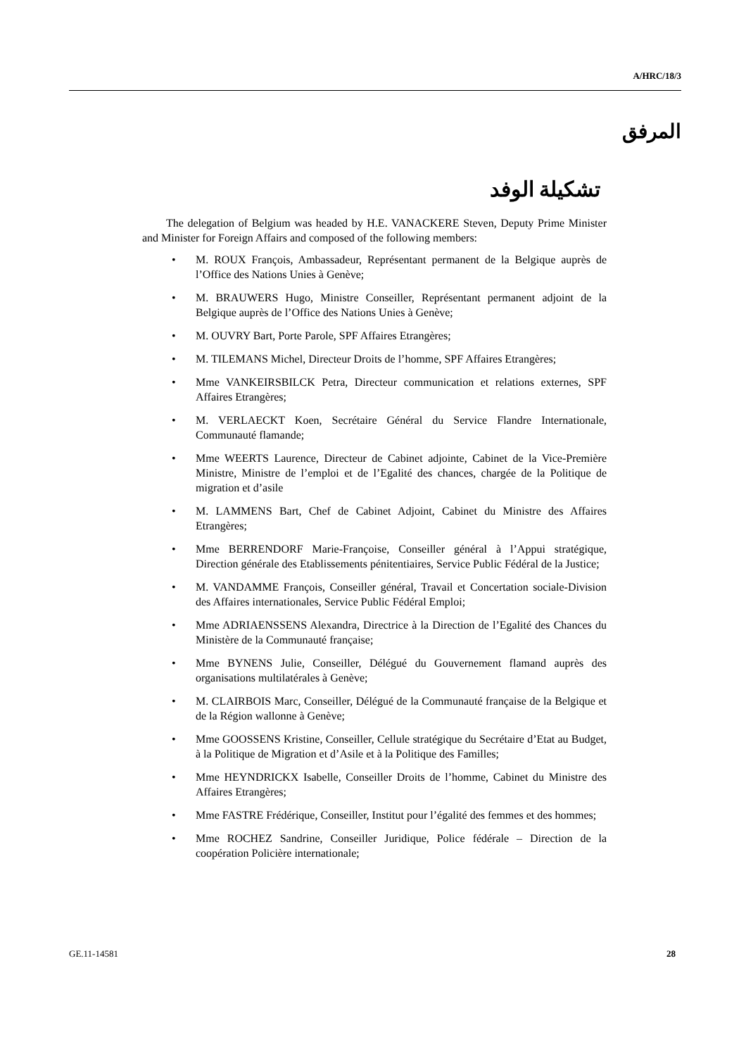A/HRC/18/3
المرفق
تشكيلة الوفد
The delegation of Belgium was headed by H.E. VANACKERE Steven, Deputy Prime Minister and Minister for Foreign Affairs and composed of the following members:
• M. ROUX François, Ambassadeur, Représentant permanent de la Belgique auprès de l’Office des Nations Unies à Genève;
• M. BRAUWERS Hugo, Ministre Conseiller, Représentant permanent adjoint de la Belgique auprès de l’Office des Nations Unies à Genève;
• M. OUVRY Bart, Porte Parole, SPF Affaires Etrangères;
• M. TILEMANS Michel, Directeur Droits de l’homme, SPF Affaires Etrangères;
• Mme VANKEIRSBILCK Petra, Directeur communication et relations externes, SPF Affaires Etrangères;
• M. VERLAECKT Koen, Secrétaire Général du Service Flandre Internationale, Communauté flamande;
• Mme WEERTS Laurence, Directeur de Cabinet adjointe, Cabinet de la Vice-Première Ministre, Ministre de l’emploi et de l’Egalité des chances, chargée de la Politique de migration et d’asile
• M. LAMMENS Bart, Chef de Cabinet Adjoint, Cabinet du Ministre des Affaires Etrangères;
• Mme BERRENDORF Marie-Françoise, Conseiller général à l’Appui stratégique, Direction générale des Etablissements pénitentiaires, Service Public Fédéral de la Justice;
• M. VANDAMME François, Conseiller général, Travail et Concertation sociale-Division des Affaires internationales, Service Public Fédéral Emploi;
• Mme ADRIAENSSENS Alexandra, Directrice à la Direction de l’Egalité des Chances du Ministère de la Communauté française;
• Mme BYNENS Julie, Conseiller, Délégué du Gouvernement flamand auprès des organisations multilatérales à Genève;
• M. CLAIRBOIS Marc, Conseiller, Délégué de la Communauté française de la Belgique et de la Région wallonne à Genève;
• Mme GOOSSENS Kristine, Conseiller, Cellule stratégique du Secrétaire d’Etat au Budget, à la Politique de Migration et d’Asile et à la Politique des Familles;
• Mme HEYNDRICKX Isabelle, Conseiller Droits de l’homme, Cabinet du Ministre des Affaires Etrangères;
• Mme FASTRE Frédérique, Conseiller, Institut pour l’égalité des femmes et des hommes;
• Mme ROCHEZ Sandrine, Conseiller Juridique, Police fédérale – Direction de la coopération Policière internationale;
GE.11-14581 28